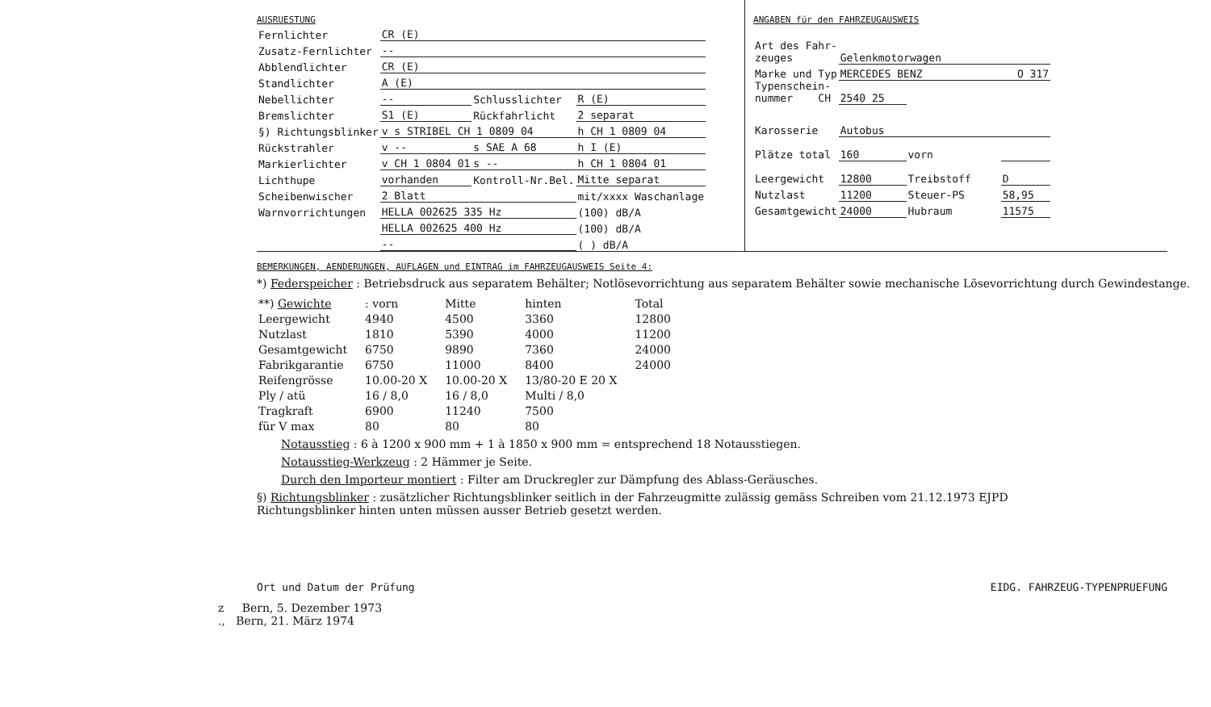AUSRUESTUNG
| Fernlichter | CR (E) | | | |
| Zusatz-Fernlichter | -- | | | |
| Abblendlichter | CR (E) | | | |
| Standlichter | A (E) | | | |
| Nebellichter | -- | Schlusslichter | R (E) | |
| Bremslichter | S1 (E) | Rückfahrlicht | 2 separat | |
| §) Richtungsblinker | v s STRIBEL CH 1 0809 04 | | h CH 1 0809 04 | |
| Rückstrahler | v -- | s SAE A 68 | h I (E) | |
| Markierlichter | v CH 1 0804 01 | s -- | h CH 1 0804 01 | |
| Lichthupe | vorhanden | Kontroll-Nr.Bel. | Mitte separat | |
| Scheibenwischer | 2 Blatt | | mit/xxxx Waschanlage | |
| Warnvorrichtungen | HELLA 002625 335 Hz | | | (100) dB/A |
| | HELLA 002625 400 Hz | | | (100) dB/A |
| | -- | | | ( ) dB/A |
ANGABEN für den FAHRZEUGAUSWEIS
| Art des Fahr- zeuges | Gelenkmotorwagen | | |
| Marke und Typ | MERCEDES BENZ O 317 | | |
| Typenschein- nummer CH | 2540 25 | | |
| Karosserie | Autobus | | |
| Plätze total | 160 | vorn | |
| Leergewicht | 12800 | Treibstoff | D |
| Nutzlast | 11200 | Steuer-PS | 58,95 |
| Gesamtgewicht | 24000 | Hubraum | 11575 |
BEMERKUNGEN, AENDERUNGEN, AUFLAGEN und EINTRAG im FAHRZEUGAUSWEIS Seite 4:
*) Federspeicher : Betriebsdruck aus separatem Behälter; Notlösevorrichtung aus separatem Behälter sowie mechanische Lösevorrichtung durch Gewindestange.
| **) Gewichte | : vorn | Mitte | hinten | Total |
| Leergewicht | 4940 | 4500 | 3360 | 12800 |
| Nutzlast | 1810 | 5390 | 4000 | 11200 |
| Gesamtgewicht | 6750 | 9890 | 7360 | 24000 |
| Fabrikgarantie | 6750 | 11000 | 8400 | 24000 |
| Reifengrösse | 10.00-20 X | 10.00-20 X | 13/80-20 E 20 X | |
| Ply / atü | 16 / 8,0 | 16 / 8,0 | Multi / 8,0 | |
| Tragkraft | 6900 | 11240 | 7500 | |
| für V max | 80 | 80 | 80 | |
Notausstieg : 6 à 1200 x 900 mm + 1 à 1850 x 900 mm = entsprechend 18 Notausstiegen.
Notausstieg-Werkzeug : 2 Hämmer je Seite.
Durch den Importeur montiert : Filter am Druckregler zur Dämpfung des Ablass-Geräusches.
§) Richtungsblinker : zusätzlicher Richtungsblinker seitlich in der Fahrzeugmitte zulässig gemäss Schreiben vom 21.12.1973 EJPD
Richtungsblinker hinten unten müssen ausser Betrieb gesetzt werden.
Ort und Datum der Prüfung EIDG. FAHRZEUG-TYPENPRUEFUNG
z Bern, 5. Dezember 1973
., Bern, 21. März 1974